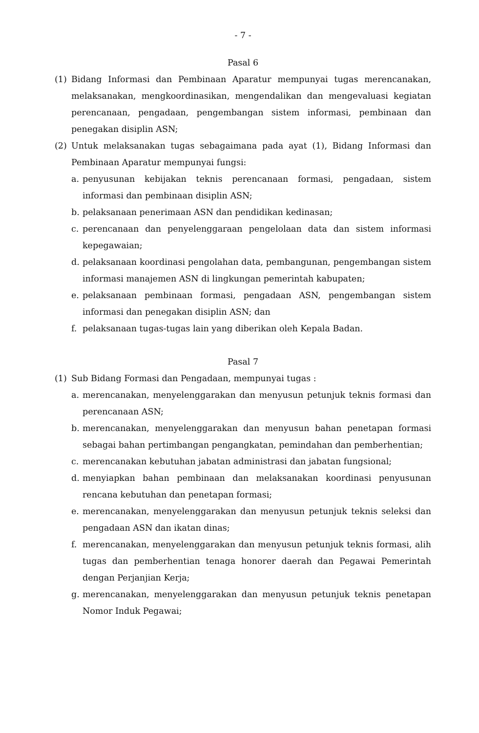- 7 -
Pasal 6
(1) Bidang Informasi dan Pembinaan Aparatur mempunyai tugas merencanakan, melaksanakan, mengkoordinasikan, mengendalikan dan mengevaluasi kegiatan perencanaan, pengadaan, pengembangan sistem informasi, pembinaan dan penegakan disiplin ASN;
(2) Untuk melaksanakan tugas sebagaimana pada ayat (1), Bidang Informasi dan Pembinaan Aparatur mempunyai fungsi:
a. penyusunan kebijakan teknis perencanaan formasi, pengadaan, sistem informasi dan pembinaan disiplin ASN;
b. pelaksanaan penerimaan ASN dan pendidikan kedinasan;
c. perencanaan dan penyelenggaraan pengelolaan data dan sistem informasi kepegawaian;
d. pelaksanaan koordinasi pengolahan data, pembangunan, pengembangan sistem informasi manajemen ASN di lingkungan pemerintah kabupaten;
e. pelaksanaan pembinaan formasi, pengadaan ASN, pengembangan sistem informasi dan penegakan disiplin ASN; dan
f. pelaksanaan tugas-tugas lain yang diberikan oleh Kepala Badan.
Pasal 7
(1) Sub Bidang Formasi dan Pengadaan, mempunyai tugas :
a. merencanakan, menyelenggarakan dan menyusun petunjuk teknis formasi dan perencanaan ASN;
b. merencanakan, menyelenggarakan dan menyusun bahan penetapan formasi sebagai bahan pertimbangan pengangkatan, pemindahan dan pemberhentian;
c. merencanakan kebutuhan jabatan administrasi dan jabatan fungsional;
d. menyiapkan bahan pembinaan dan melaksanakan koordinasi penyusunan rencana kebutuhan dan penetapan formasi;
e. merencanakan, menyelenggarakan dan menyusun petunjuk teknis seleksi dan pengadaan ASN dan ikatan dinas;
f. merencanakan, menyelenggarakan dan menyusun petunjuk teknis formasi, alih tugas dan pemberhentian tenaga honorer daerah dan Pegawai Pemerintah dengan Perjanjian Kerja;
g. merencanakan, menyelenggarakan dan menyusun petunjuk teknis penetapan Nomor Induk Pegawai;